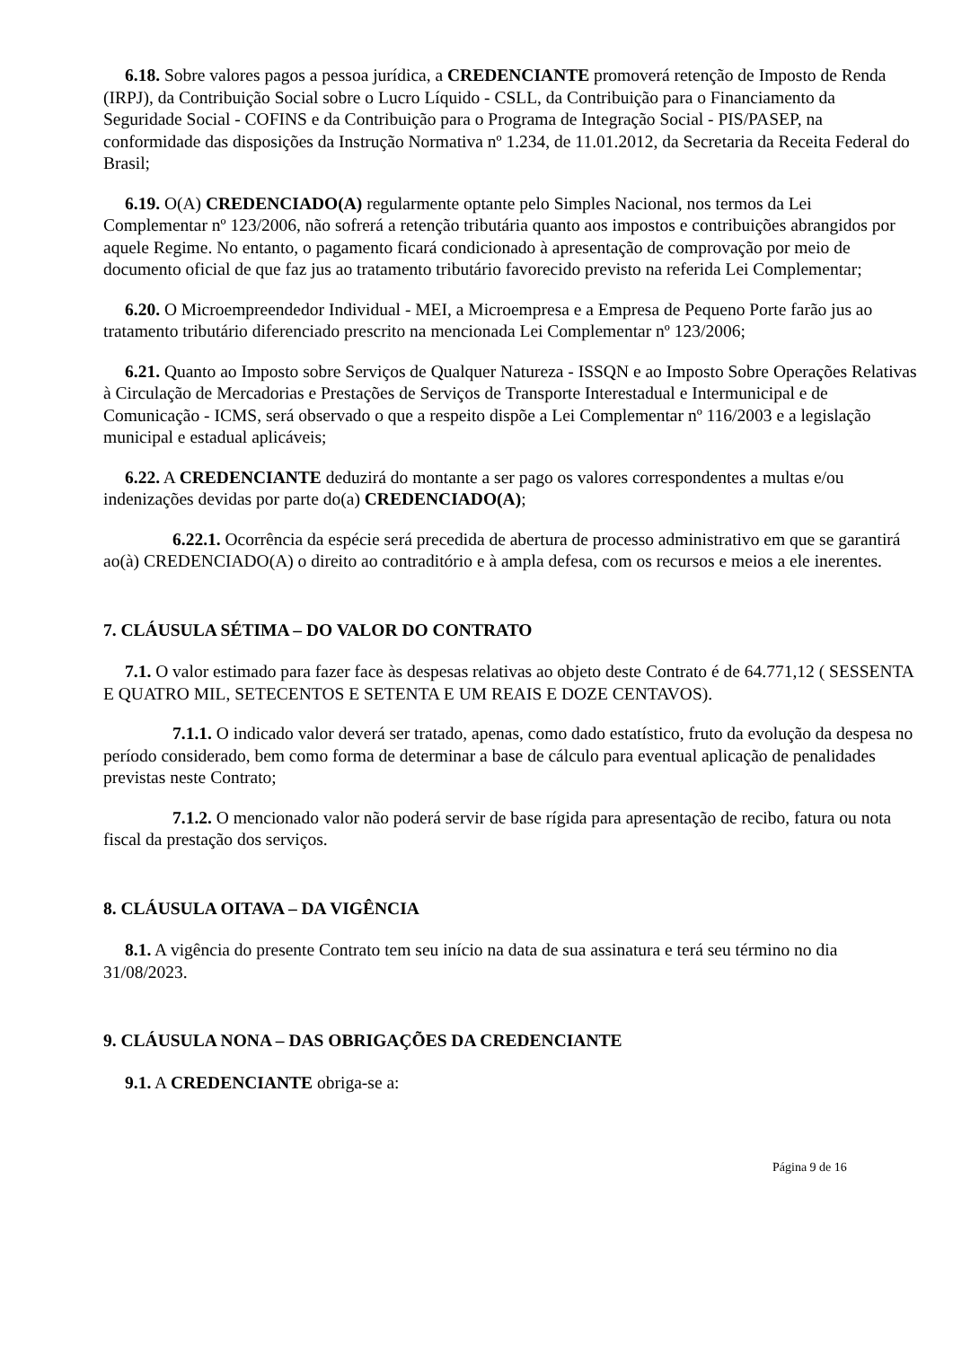6.18. Sobre valores pagos a pessoa jurídica, a CREDENCIANTE promoverá retenção de Imposto de Renda (IRPJ), da Contribuição Social sobre o Lucro Líquido - CSLL, da Contribuição para o Financiamento da Seguridade Social - COFINS e da Contribuição para o Programa de Integração Social - PIS/PASEP, na conformidade das disposições da Instrução Normativa nº 1.234, de 11.01.2012, da Secretaria da Receita Federal do Brasil;
6.19. O(A) CREDENCIADO(A) regularmente optante pelo Simples Nacional, nos termos da Lei Complementar nº 123/2006, não sofrerá a retenção tributária quanto aos impostos e contribuições abrangidos por aquele Regime. No entanto, o pagamento ficará condicionado à apresentação de comprovação por meio de documento oficial de que faz jus ao tratamento tributário favorecido previsto na referida Lei Complementar;
6.20. O Microempreendedor Individual - MEI, a Microempresa e a Empresa de Pequeno Porte farão jus ao tratamento tributário diferenciado prescrito na mencionada Lei Complementar nº 123/2006;
6.21. Quanto ao Imposto sobre Serviços de Qualquer Natureza - ISSQN e ao Imposto Sobre Operações Relativas à Circulação de Mercadorias e Prestações de Serviços de Transporte Interestadual e Intermunicipal e de Comunicação - ICMS, será observado o que a respeito dispõe a Lei Complementar nº 116/2003 e a legislação municipal e estadual aplicáveis;
6.22. A CREDENCIANTE deduzirá do montante a ser pago os valores correspondentes a multas e/ou indenizações devidas por parte do(a) CREDENCIADO(A);
6.22.1. Ocorrência da espécie será precedida de abertura de processo administrativo em que se garantirá ao(à) CREDENCIADO(A) o direito ao contraditório e à ampla defesa, com os recursos e meios a ele inerentes.
7. CLÁUSULA SÉTIMA – DO VALOR DO CONTRATO
7.1. O valor estimado para fazer face às despesas relativas ao objeto deste Contrato é de 64.771,12 ( SESSENTA E QUATRO MIL, SETECENTOS E SETENTA E UM REAIS E DOZE CENTAVOS).
7.1.1. O indicado valor deverá ser tratado, apenas, como dado estatístico, fruto da evolução da despesa no período considerado, bem como forma de determinar a base de cálculo para eventual aplicação de penalidades previstas neste Contrato;
7.1.2. O mencionado valor não poderá servir de base rígida para apresentação de recibo, fatura ou nota fiscal da prestação dos serviços.
8. CLÁUSULA OITAVA – DA VIGÊNCIA
8.1. A vigência do presente Contrato tem seu início na data de sua assinatura e terá seu término no dia 31/08/2023.
9. CLÁUSULA NONA – DAS OBRIGAÇÕES DA CREDENCIANTE
9.1. A CREDENCIANTE obriga-se a:
Página 9 de 16